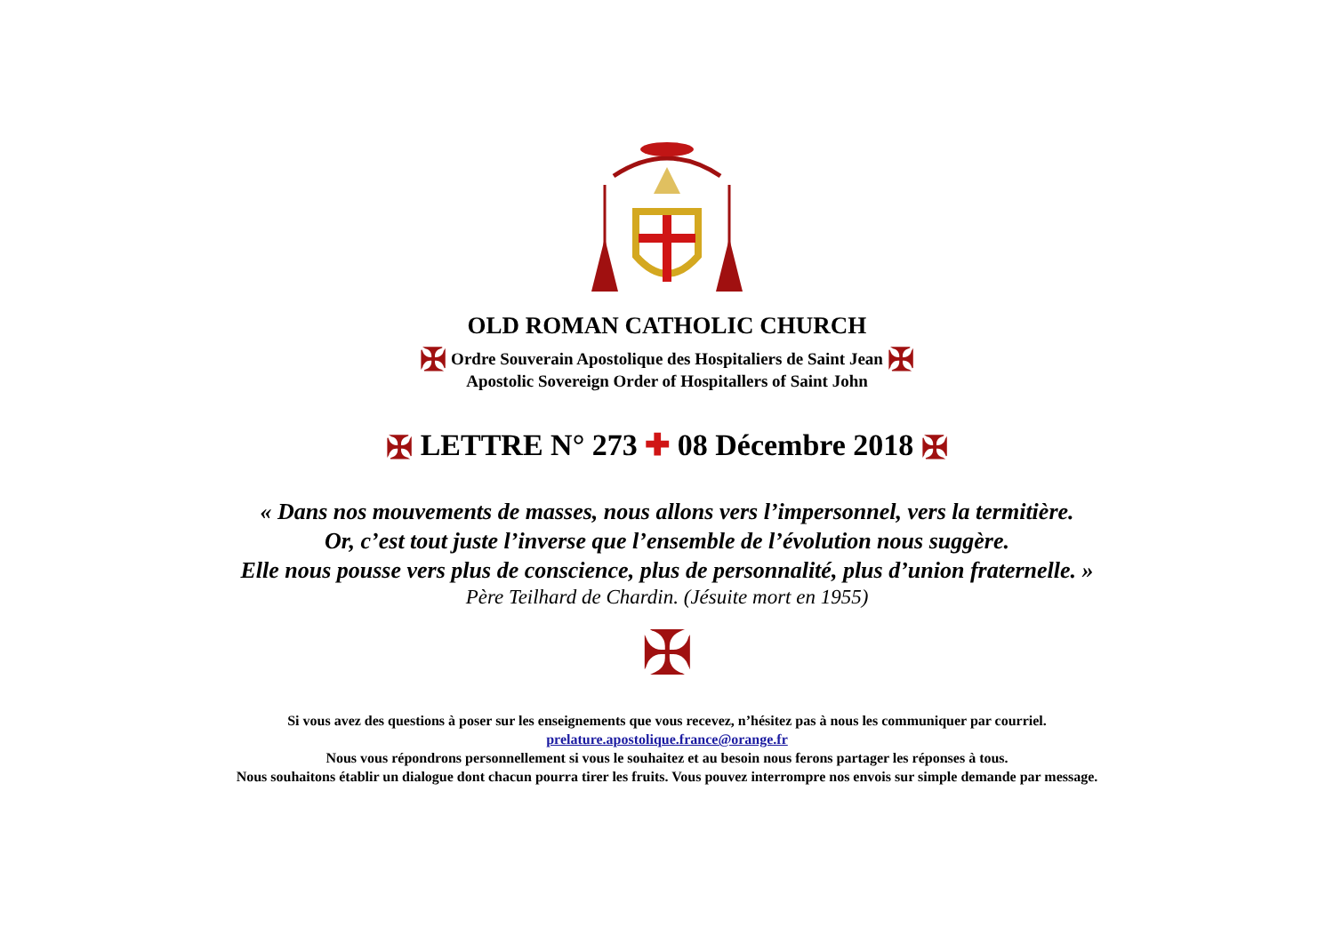OLD ROMAN CATHOLIC CHURCH
✠ Ordre Souverain Apostolique des Hospitaliers de Saint Jean ✠
Apostolic Sovereign Order of Hospitallers of Saint John
✠ LETTRE N° 273 ✚ 08 Décembre 2018 ✠
« Dans nos mouvements de masses, nous allons vers l’impersonnel, vers la termitière.
Or, c’est tout juste l’inverse que l’ensemble de l’évolution nous suggère.
Elle nous pousse vers plus de conscience, plus de personnalité, plus d’union fraternelle. »
Père Teilhard de Chardin. (Jésuite mort en 1955)
✠
Si vous avez des questions à poser sur les enseignements que vous recevez, n’hésitez pas à nous les communiquer par courriel.
prelature.apostolique.france@orange.fr
Nous vous répondrons personnellement si vous le souhaitez et au besoin nous ferons partager les réponses à tous.
Nous souhaitons établir un dialogue dont chacun pourra tirer les fruits. Vous pouvez interrompre nos envois sur simple demande par message.